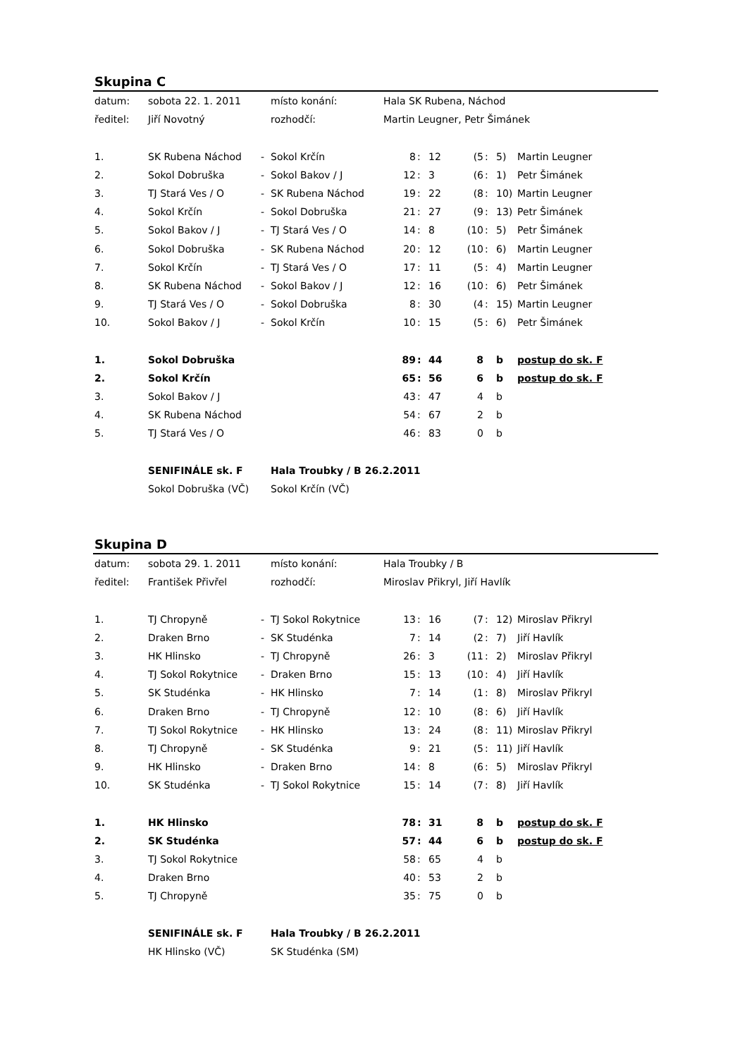Skupina C
| datum: | sobota 22. 1. 2011 | | místo konání: | Hala SK Rubena, Náchod | | | | | | |
| ředitel: | Jiří Novotný | | rozhodčí: | Martin Leugner, Petr Šimánek | | | | | | |
| 1. | SK Rubena Náchod | - | Sokol Krčín | 8 | : | 12 | (5 | : | 5) | Martin Leugner |
| 2. | Sokol Dobruška | - | Sokol Bakov / J | 12 | : | 3 | (6 | : | 1) | Petr Šimánek |
| 3. | TJ Stará Ves / O | - | SK Rubena Náchod | 19 | : | 22 | (8 | : | 10) | Martin Leugner |
| 4. | Sokol Krčín | - | Sokol Dobruška | 21 | : | 27 | (9 | : | 13) | Petr Šimánek |
| 5. | Sokol Bakov / J | - | TJ Stará Ves / O | 14 | : | 8 | (10 | : | 5) | Petr Šimánek |
| 6. | Sokol Dobruška | - | SK Rubena Náchod | 20 | : | 12 | (10 | : | 6) | Martin Leugner |
| 7. | Sokol Krčín | - | TJ Stará Ves / O | 17 | : | 11 | (5 | : | 4) | Martin Leugner |
| 8. | SK Rubena Náchod | - | Sokol Bakov / J | 12 | : | 16 | (10 | : | 6) | Petr Šimánek |
| 9. | TJ Stará Ves / O | - | Sokol Dobruška | 8 | : | 30 | (4 | : | 15) | Martin Leugner |
| 10. | Sokol Bakov / J | - | Sokol Krčín | 10 | : | 15 | (5 | : | 6) | Petr Šimánek |
| 1. | Sokol Dobruška | | | 89 | : | 44 | 8 | | b | postup do sk. F |
| 2. | Sokol Krčín | | | 65 | : | 56 | 6 | | b | postup do sk. F |
| 3. | Sokol Bakov / J | | | 43 | : | 47 | 4 | | b | |
| 4. | SK Rubena Náchod | | | 54 | : | 67 | 2 | | b | |
| 5. | TJ Stará Ves / O | | | 46 | : | 83 | 0 | | b | |
| | SENIFINÁLE sk. F | | Hala Troubky / B 26.2.2011 | | | | | | | |
| | Sokol Dobruška (VČ) | | Sokol Krčín (VČ) | | | | | | | |
Skupina D
| datum: | sobota 29. 1. 2011 | | místo konání: | Hala Troubky / B | | | | | | |
| ředitel: | František Přivřel | | rozhodčí: | Miroslav Přikryl, Jiří Havlík | | | | | | |
| 1. | TJ Chropyně | - | TJ Sokol Rokytnice | 13 | : | 16 | (7 | : | 12) | Miroslav Přikryl |
| 2. | Draken Brno | - | SK Studénka | 7 | : | 14 | (2 | : | 7) | Jiří Havlík |
| 3. | HK Hlinsko | - | TJ Chropyně | 26 | : | 3 | (11 | : | 2) | Miroslav Přikryl |
| 4. | TJ Sokol Rokytnice | - | Draken Brno | 15 | : | 13 | (10 | : | 4) | Jiří Havlík |
| 5. | SK Studénka | - | HK Hlinsko | 7 | : | 14 | (1 | : | 8) | Miroslav Přikryl |
| 6. | Draken Brno | - | TJ Chropyně | 12 | : | 10 | (8 | : | 6) | Jiří Havlík |
| 7. | TJ Sokol Rokytnice | - | HK Hlinsko | 13 | : | 24 | (8 | : | 11) | Miroslav Přikryl |
| 8. | TJ Chropyně | - | SK Studénka | 9 | : | 21 | (5 | : | 11) | Jiří Havlík |
| 9. | HK Hlinsko | - | Draken Brno | 14 | : | 8 | (6 | : | 5) | Miroslav Přikryl |
| 10. | SK Studénka | - | TJ Sokol Rokytnice | 15 | : | 14 | (7 | : | 8) | Jiří Havlík |
| 1. | HK Hlinsko | | | 78 | : | 31 | 8 | | b | postup do sk. F |
| 2. | SK Studénka | | | 57 | : | 44 | 6 | | b | postup do sk. F |
| 3. | TJ Sokol Rokytnice | | | 58 | : | 65 | 4 | | b | |
| 4. | Draken Brno | | | 40 | : | 53 | 2 | | b | |
| 5. | TJ Chropyně | | | 35 | : | 75 | 0 | | b | |
| | SENIFINÁLE sk. F | | Hala Troubky / B 26.2.2011 | | | | | | | |
| | HK Hlinsko (VČ) | | SK Studénka (SM) | | | | | | | |